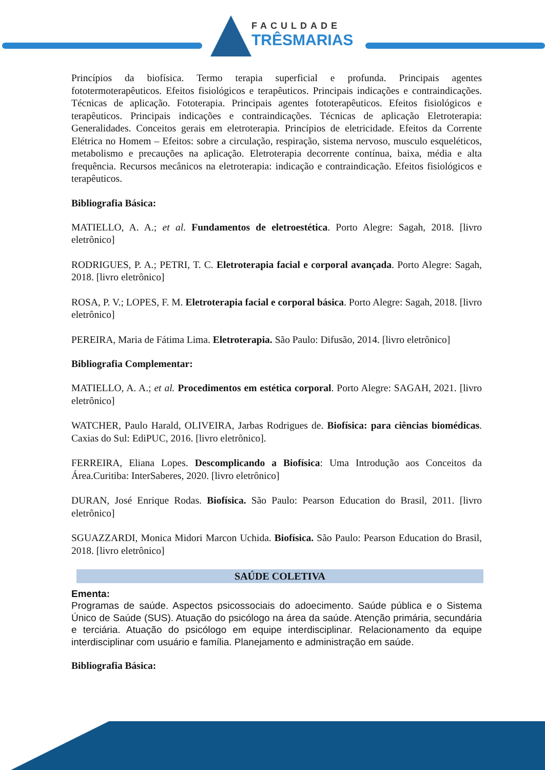FACULDADE
TRÊSMARIAS
Princípios da biofísica. Termo terapia superficial e profunda. Principais agentes fototermoterapêuticos. Efeitos fisiológicos e terapêuticos. Principais indicações e contraindicações. Técnicas de aplicação. Fototerapia. Principais agentes fototerapêuticos. Efeitos fisiológicos e terapêuticos. Principais indicações e contraindicações. Técnicas de aplicação Eletroterapia: Generalidades. Conceitos gerais em eletroterapia. Princípios de eletricidade. Efeitos da Corrente Elétrica no Homem – Efeitos: sobre a circulação, respiração, sistema nervoso, musculo esqueléticos, metabolismo e precauções na aplicação. Eletroterapia decorrente contínua, baixa, média e alta frequência. Recursos mecânicos na eletroterapia: indicação e contraindicação. Efeitos fisiológicos e terapêuticos.
Bibliografia Básica:
MATIELLO, A. A.; et al. Fundamentos de eletroestética. Porto Alegre: Sagah, 2018. [livro eletrônico]
RODRIGUES, P. A.; PETRI, T. C. Eletroterapia facial e corporal avançada. Porto Alegre: Sagah, 2018. [livro eletrônico]
ROSA, P. V.; LOPES, F. M. Eletroterapia facial e corporal básica. Porto Alegre: Sagah, 2018. [livro eletrônico]
PEREIRA, Maria de Fátima Lima. Eletroterapia. São Paulo: Difusão, 2014. [livro eletrônico]
Bibliografia Complementar:
MATIELLO, A. A.; et al. Procedimentos em estética corporal. Porto Alegre: SAGAH, 2021. [livro eletrônico]
WATCHER, Paulo Harald, OLIVEIRA, Jarbas Rodrigues de. Biofísica: para ciências biomédicas. Caxias do Sul: EdiPUC, 2016. [livro eletrônico].
FERREIRA, Eliana Lopes. Descomplicando a Biofísica: Uma Introdução aos Conceitos da Área.Curitiba: InterSaberes, 2020. [livro eletrônico]
DURAN, José Enrique Rodas. Biofísica. São Paulo: Pearson Education do Brasil, 2011. [livro eletrônico]
SGUAZZARDI, Monica Midori Marcon Uchida. Biofísica. São Paulo: Pearson Education do Brasil, 2018. [livro eletrônico]
SAÚDE COLETIVA
Ementa:
Programas de saúde. Aspectos psicossociais do adoecimento. Saúde pública e o Sistema Único de Saúde (SUS). Atuação do psicólogo na área da saúde. Atenção primária, secundária e terciária. Atuação do psicólogo em equipe interdisciplinar. Relacionamento da equipe interdisciplinar com usuário e família. Planejamento e administração em saúde.
Bibliografia Básica: